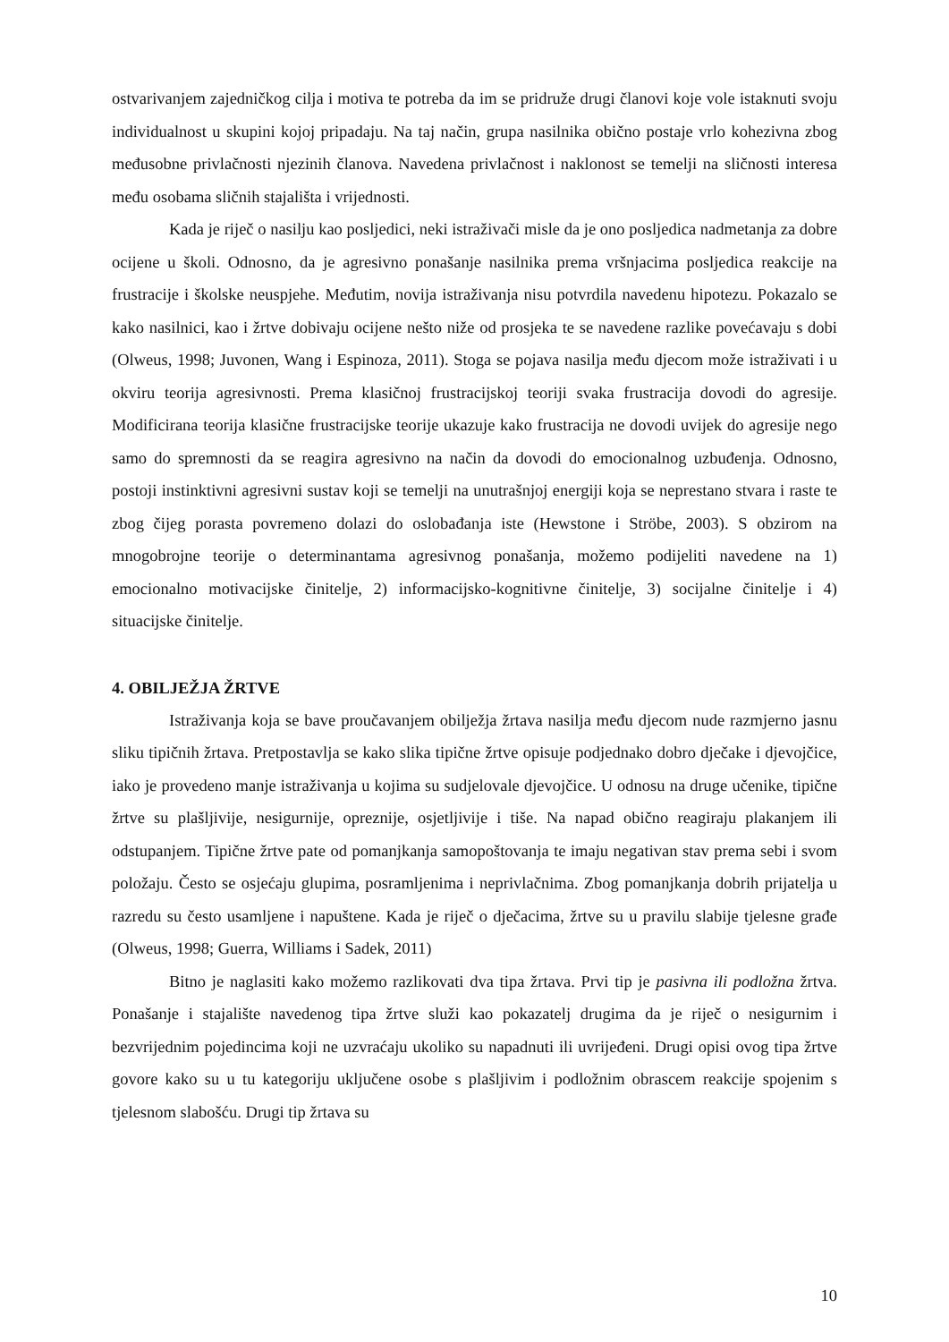ostvarivanjem zajedničkog cilja i motiva te potreba da im se pridruže drugi članovi koje vole istaknuti svoju individualnost u skupini kojoj pripadaju. Na taj način, grupa nasilnika obično postaje vrlo kohezivna zbog međusobne privlačnosti njezinih članova. Navedena privlačnost i naklonost se temelji na sličnosti interesa među osobama sličnih stajališta i vrijednosti.
Kada je riječ o nasilju kao posljedici, neki istraživači misle da je ono posljedica nadmetanja za dobre ocijene u školi. Odnosno, da je agresivno ponašanje nasilnika prema vršnjacima posljedica reakcije na frustracije i školske neuspjehe. Međutim, novija istraživanja nisu potvrdila navedenu hipotezu. Pokazalo se kako nasilnici, kao i žrtve dobivaju ocijene nešto niže od prosjeka te se navedene razlike povećavaju s dobi (Olweus, 1998; Juvonen, Wang i Espinoza, 2011). Stoga se pojava nasilja među djecom može istraživati i u okviru teorija agresivnosti. Prema klasičnoj frustracijskoj teoriji svaka frustracija dovodi do agresije. Modificirana teorija klasične frustracijske teorije ukazuje kako frustracija ne dovodi uvijek do agresije nego samo do spremnosti da se reagira agresivno na način da dovodi do emocionalnog uzbuđenja. Odnosno, postoji instinktivni agresivni sustav koji se temelji na unutrašnjoj energiji koja se neprestano stvara i raste te zbog čijeg porasta povremeno dolazi do oslobađanja iste (Hewstone i Ströbe, 2003). S obzirom na mnogobrojne teorije o determinantama agresivnog ponašanja, možemo podijeliti navedene na 1) emocionalno motivacijske činitelje, 2) informacijsko-kognitivne činitelje, 3) socijalne činitelje i 4) situacijske činitelje.
4. OBILJEŽJA ŽRTVE
Istraživanja koja se bave proučavanjem obilježja žrtava nasilja među djecom nude razmjerno jasnu sliku tipičnih žrtava. Pretpostavlja se kako slika tipične žrtve opisuje podjednako dobro dječake i djevojčice, iako je provedeno manje istraživanja u kojima su sudjelovale djevojčice. U odnosu na druge učenike, tipične žrtve su plašljivije, nesigurnije, opreznije, osjetljivije i tiše. Na napad obično reagiraju plakanjem ili odstupanjem. Tipične žrtve pate od pomanjkanja samopoštovanja te imaju negativan stav prema sebi i svom položaju. Često se osjećaju glupima, posramljenima i neprivlačnima. Zbog pomanjkanja dobrih prijatelja u razredu su često usamljene i napuštene. Kada je riječ o dječacima, žrtve su u pravilu slabije tjelesne građe (Olweus, 1998; Guerra, Williams i Sadek, 2011)
Bitno je naglasiti kako možemo razlikovati dva tipa žrtava. Prvi tip je pasivna ili podložna žrtva. Ponašanje i stajalište navedenog tipa žrtve služi kao pokazatelj drugima da je riječ o nesigurnim i bezvrijednim pojedincima koji ne uzvraćaju ukoliko su napadnuti ili uvrijeđeni. Drugi opisi ovog tipa žrtve govore kako su u tu kategoriju uključene osobe s plašljivim i podložnim obrascem reakcije spojenim s tjelesnom slabošću. Drugi tip žrtava su
10